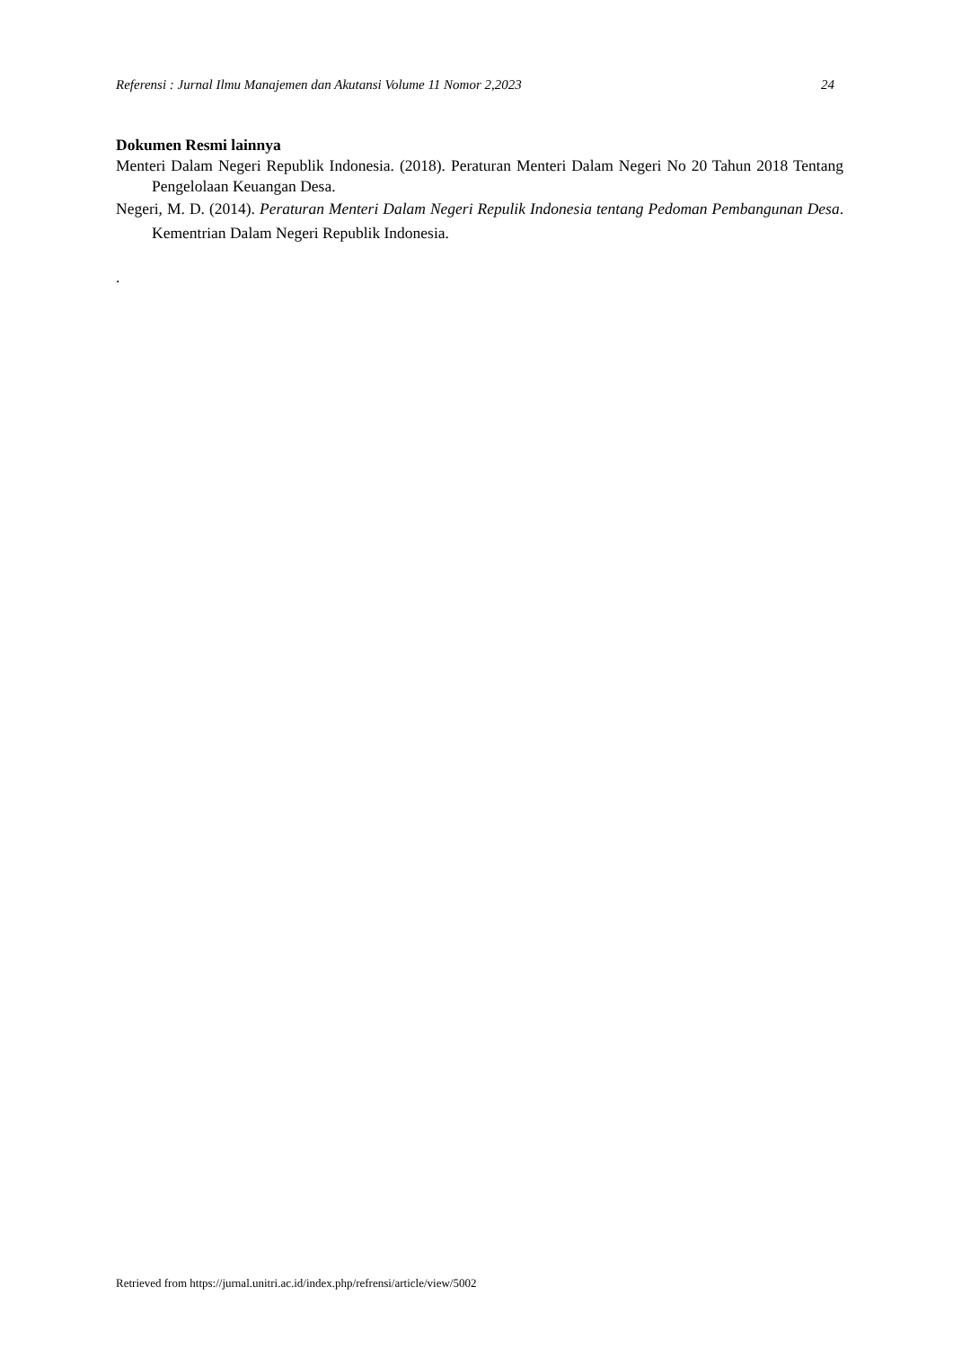Referensi : Jurnal Ilmu Manajemen dan Akutansi Volume 11 Nomor 2,2023 24
Dokumen Resmi lainnya
Menteri Dalam Negeri Republik Indonesia. (2018). Peraturan Menteri Dalam Negeri No 20 Tahun 2018 Tentang Pengelolaan Keuangan Desa.
Negeri, M. D. (2014). Peraturan Menteri Dalam Negeri Repulik Indonesia tentang Pedoman Pembangunan Desa. Kementrian Dalam Negeri Republik Indonesia.
.
Retrieved from https://jurnal.unitri.ac.id/index.php/refrensi/article/view/5002